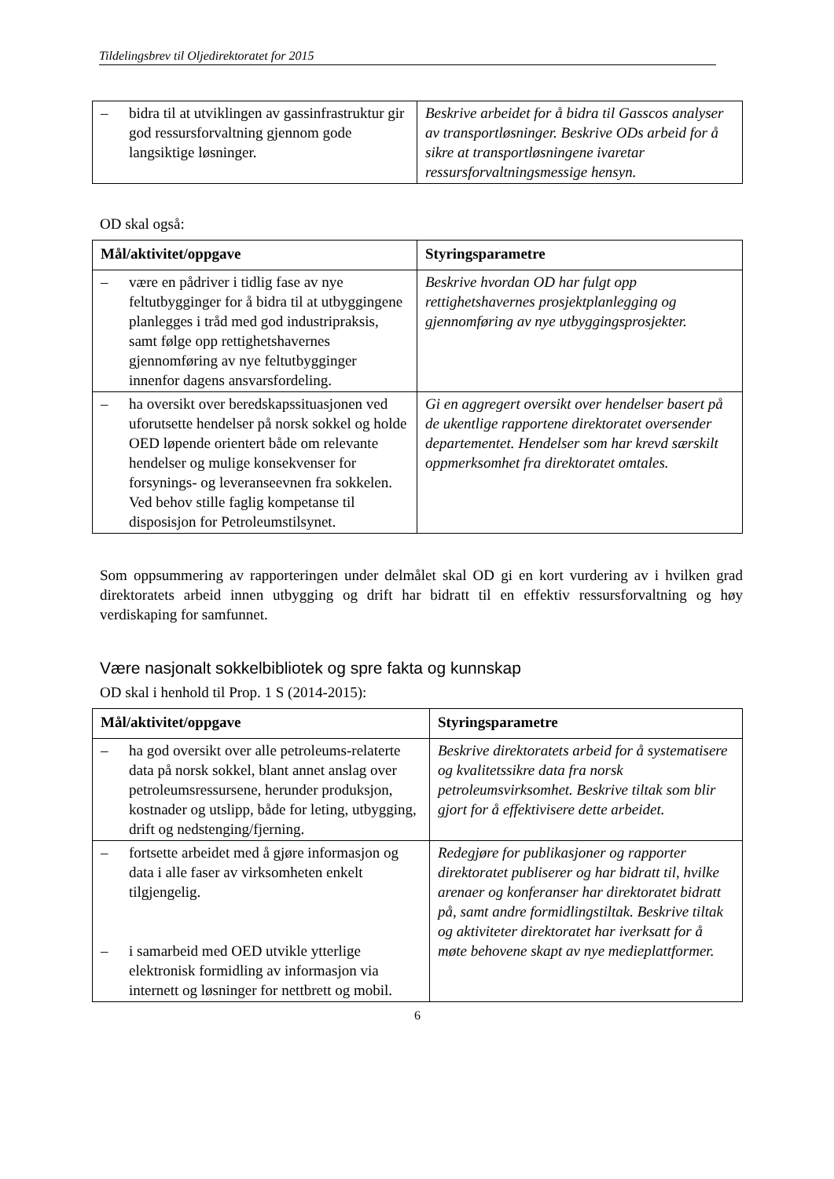Tildelingsbrev til Oljedirektoratet for 2015
| – bidra til at utviklingen av gassinfrastruktur gir god ressursforvaltning gjennom gode langsiktige løsninger. | Beskrive arbeidet for å bidra til Gasscos analyser av transportløsninger. Beskrive ODs arbeid for å sikre at transportløsningene ivaretar ressursforvaltningsmessige hensyn. |
OD skal også:
| Mål/aktivitet/oppgave | Styringsparametre |
| --- | --- |
| – være en pådriver i tidlig fase av nye feltutbygginger for å bidra til at utbyggingene planlegges i tråd med god industripraksis, samt følge opp rettighetshavernes gjennomføring av nye feltutbygginger innenfor dagens ansvarsfordeling. | Beskrive hvordan OD har fulgt opp rettighetshavernes prosjektplanlegging og gjennomføring av nye utbyggingsprosjekter. |
| – ha oversikt over beredskapssituasjonen ved uforutsette hendelser på norsk sokkel og holde OED løpende orientert både om relevante hendelser og mulige konsekvenser for forsynings- og leveranseevnen fra sokkelen. Ved behov stille faglig kompetanse til disposisjon for Petroleumstilsynet. | Gi en aggregert oversikt over hendelser basert på de ukentlige rapportene direktoratet oversender departementet. Hendelser som har krevd særskilt oppmerksomhet fra direktoratet omtales. |
Som oppsummering av rapporteringen under delmålet skal OD gi en kort vurdering av i hvilken grad direktoratets arbeid innen utbygging og drift har bidratt til en effektiv ressursforvaltning og høy verdiskaping for samfunnet.
Være nasjonalt sokkelbibliotek og spre fakta og kunnskap
OD skal i henhold til Prop. 1 S (2014-2015):
| Mål/aktivitet/oppgave | Styringsparametre |
| --- | --- |
| – ha god oversikt over alle petroleums-relaterte data på norsk sokkel, blant annet anslag over petroleumsressursene, herunder produksjon, kostnader og utslipp, både for leting, utbygging, drift og nedstenging/fjerning. | Beskrive direktoratets arbeid for å systematisere og kvalitetssikre data fra norsk petroleumsvirksomhet. Beskrive tiltak som blir gjort for å effektivisere dette arbeidet. |
| – fortsette arbeidet med å gjøre informasjon og data i alle faser av virksomheten enkelt tilgjengelig. – i samarbeid med OED utvikle ytterlige elektronisk formidling av informasjon via internett og løsninger for nettbrett og mobil. | Redegjøre for publikasjoner og rapporter direktoratet publiserer og har bidratt til, hvilke arenaer og konferanser har direktoratet bidratt på, samt andre formidlingstiltak. Beskrive tiltak og aktiviteter direktoratet har iverksatt for å møte behovene skapt av nye medieplattformer. |
6